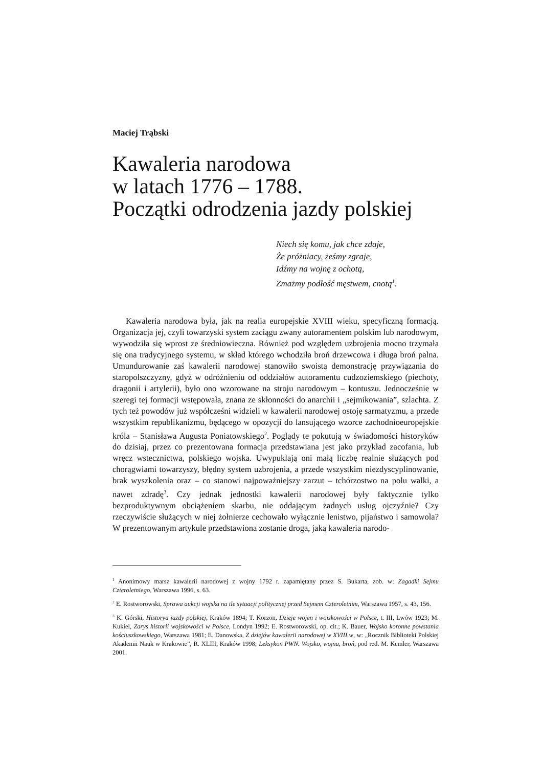Maciej Trąbski
Kawaleria narodowa
w latach 1776 – 1788.
Początki odrodzenia jazdy polskiej
Niech się komu, jak chce zdaje,
Że próżniacy, żeśmy zgraje,
Idźmy na wojnę z ochotą,
Zmażmy podłość męstwem, cnotą<sup>1</sup>.
Kawaleria narodowa była, jak na realia europejskie XVIII wieku, specyficzną formacją. Organizacja jej, czyli towarzyski system zaciągu zwany autoramentem polskim lub narodowym, wywodziła się wprost ze średniowieczna. Również pod względem uzbrojenia mocno trzymała się ona tradycyjnego systemu, w skład którego wchodziła broń drzewcowa i długa broń palna. Umundurowanie zaś kawalerii narodowej stanowiło swoistą demonstrację przywiązania do staropolszczyzny, gdyż w odróżnieniu od oddziałów autoramentu cudzoziemskiego (piechoty, dragonii i artylerii), było ono wzorowane na stroju narodowym – kontuszu. Jednocześnie w szeregi tej formacji wstępowała, znana ze skłonności do anarchii i „sejmikowania”, szlachta. Z tych też powodów już współcześni widzieli w kawalerii narodowej ostoję sarmatyzmu, a przede wszystkim republikanizmu, będącego w opozycji do lansującego wzorce zachodnioeuropejskie króla – Stanisława Augusta Poniatowskiego<sup>2</sup>. Poglądy te pokutują w świadomości historyków do dzisiaj, przez co prezentowana formacja przedstawiana jest jako przykład zacofania, lub wręcz wstecznictwa, polskiego wojska. Uwypuklają oni małą liczbę realnie służących pod chorągwiami towarzyszy, błędny system uzbrojenia, a przede wszystkim niezdyscyplinowanie, brak wyszkolenia oraz – co stanowi najpoważniejszy zarzut – tchórzostwo na polu walki, a nawet zdradę<sup>3</sup>. Czy jednak jednostki kawalerii narodowej były faktycznie tylko bezproduktywnym obciążeniem skarbu, nie oddającym żadnych usług ojczyźnie? Czy rzeczywiście służących w niej żołnierze cechowało wyłącznie lenistwo, pijaństwo i samowola? W prezentowanym artykule przedstawiona zostanie droga, jaką kawaleria narodo-
<sup>1</sup> Anonimowy marsz kawalerii narodowej z wojny 1792 r. zapamiętany przez S. Bukarta, zob. w: Zagadki Sejmu Czteroletniego, Warszawa 1996, s. 63.
<sup>2</sup> E. Rostworowski, Sprawa aukcji wojska na tle sytuacji politycznej przed Sejmem Czteroletnim, Warszawa 1957, s. 43, 156.
<sup>3</sup> K. Górski, Historya jazdy polskiej, Kraków 1894; T. Korzon, Dzieje wojen i wojskowości w Polsce, t. III, Lwów 1923; M. Kukiel, Zarys historii wojskowości w Polsce, Londyn 1992; E. Rostworowski, op. cit.; K. Bauer, Wojsko koronne powstania kościuszkowskiego, Warszawa 1981; E. Danowska, Z dziejów kawalerii narodowej w XVIII w, w: „Rocznik Biblioteki Polskiej Akademii Nauk w Krakowie”, R. XLIII, Kraków 1998; Leksykon PWN. Wojsko, wojna, broń, pod red. M. Kemler, Warszawa 2001.